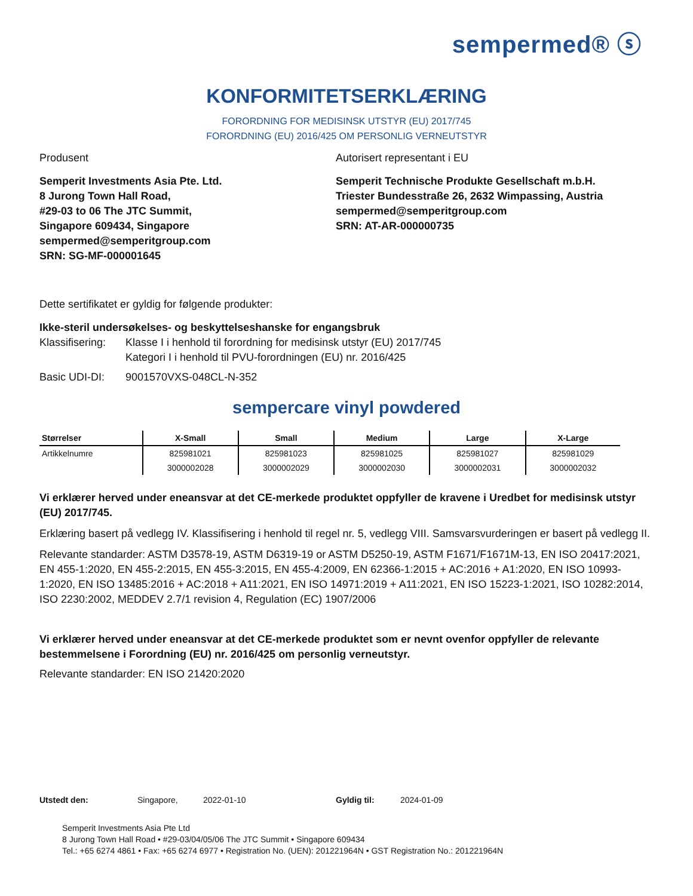sempermed® ⓢ
KONFORMITETSERKLÆRING
FORORDNING FOR MEDISINSK UTSTYR (EU) 2017/745
FORORDNING (EU) 2016/425 OM PERSONLIG VERNEUTSTYR
Produsent
Semperit Investments Asia Pte. Ltd.
8 Jurong Town Hall Road,
#29-03 to 06 The JTC Summit,
Singapore 609434, Singapore
sempermed@semperitgroup.com
SRN: SG-MF-000001645
Autorisert representant i EU
Semperit Technische Produkte Gesellschaft m.b.H.
Triester Bundesstraße 26, 2632 Wimpassing, Austria
sempermed@semperitgroup.com
SRN: AT-AR-000000735
Dette sertifikatet er gyldig for følgende produkter:
Ikke-steril undersøkelses- og beskyttelseshanske for engangsbruk
Klassifisering:
Klasse I i henhold til forordning for medisinsk utstyr (EU) 2017/745
Kategori I i henhold til PVU-forordningen (EU) nr. 2016/425
Basic UDI-DI: 9001570VXS-048CL-N-352
sempercare vinyl powdered
| Størrelser | X-Small | Small | Medium | Large | X-Large |
| --- | --- | --- | --- | --- | --- |
| Artikkelnumre | 825981021 | 825981023 | 825981025 | 825981027 | 825981029 |
| | 3000002028 | 3000002029 | 3000002030 | 3000002031 | 3000002032 |
Vi erklærer herved under eneansvar at det CE-merkede produktet oppfyller de kravene i Uredbet for medisinsk utstyr (EU) 2017/745.
Erklæring basert på vedlegg IV. Klassifisering i henhold til regel nr. 5, vedlegg VIII. Samsvarsvurderingen er basert på vedlegg II.
Relevante standarder: ASTM D3578-19, ASTM D6319-19 or ASTM D5250-19, ASTM F1671/F1671M-13, EN ISO 20417:2021, EN 455-1:2020, EN 455-2:2015, EN 455-3:2015, EN 455-4:2009, EN 62366-1:2015 + AC:2016 + A1:2020, EN ISO 10993-1:2020, EN ISO 13485:2016 + AC:2018 + A11:2021, EN ISO 14971:2019 + A11:2021, EN ISO 15223-1:2021, ISO 10282:2014, ISO 2230:2002, MEDDEV 2.7/1 revision 4, Regulation (EC) 1907/2006
Vi erklærer herved under eneansvar at det CE-merkede produktet som er nevnt ovenfor oppfyller de relevante bestemmelsene i Forordning (EU) nr. 2016/425 om personlig verneutstyr.
Relevante standarder: EN ISO 21420:2020
Utstedt den: Singapore, 2022-01-10 Gyldig til: 2024-01-09
Semperit Investments Asia Pte Ltd
8 Jurong Town Hall Road • #29-03/04/05/06 The JTC Summit • Singapore 609434
Tel.: +65 6274 4861 • Fax: +65 6274 6977 • Registration No. (UEN): 201221964N • GST Registration No.: 201221964N